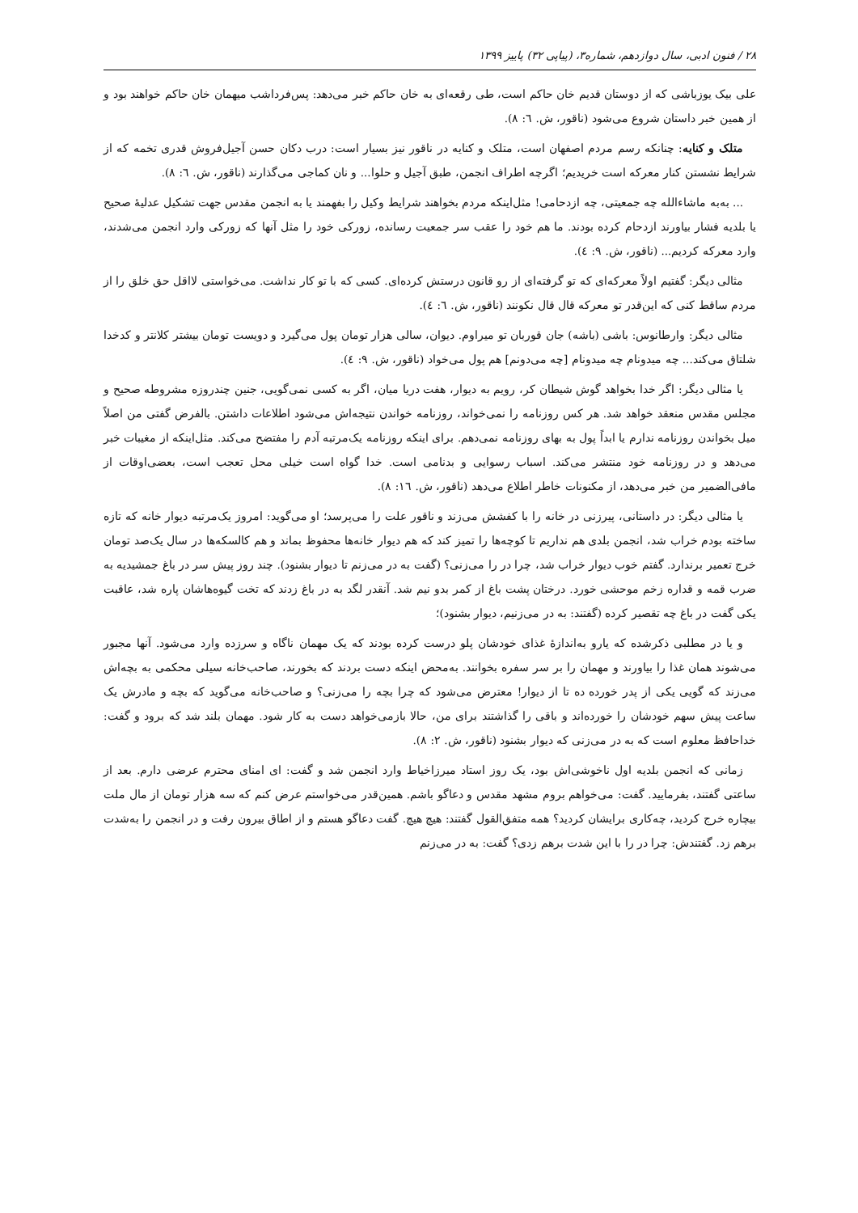۲۸ / فنون ادبی، سال دوازدهم، شماره۳، (پیاپی ۳۲) پاییز ۱۳۹۹
علی بیک یوزباشی که از دوستان قدیم خان حاکم است، طی رقعه‌ای به خان حاکم خبر می‌دهد: پس‌فرداشب میهمان خان حاکم خواهند بود و از همین خبر داستان شروع می‌شود (ناقور، ش. ٦: ٨).
متلک و کنایه: چنانکه رسم مردم اصفهان است، متلک و کنایه در ناقور نیز بسیار است: درب دکان حسن آجیل‌فروش قدری تخمه که از شرایط نشستن کنار معرکه است خریدیم؛ اگرچه اطراف انجمن، طبق آجیل و حلوا... و نان کماجی می‌گذارند (ناقور، ش. ٦: ٨).
... به‌به ماشاءالله چه جمعیتی، چه ازدحامی! مثل‌اینکه مردم بخواهند شرایط وکیل را بفهمند یا به انجمن مقدس جهت تشکیل عدلیهٔ صحیح یا بلدیه فشار بیاورند ازدحام کرده بودند. ما هم خود را عقب سر جمعیت رسانده، زورکی خود را مثل آنها که زورکی وارد انجمن می‌شدند، وارد معرکه کردیم... (ناقور، ش. ٩: ٤).
مثالی دیگر: گفتیم اولاً معرکه‌ای که تو گرفته‌ای از رو قانون درستش کرده‌ای. کسی که با تو کار نداشت. می‌خواستی لااقل حق خلق را از مردم ساقط کنی که این‌قدر تو معرکه قال قال نکونند (ناقور، ش. ٦: ٤).
مثالی دیگر: وارطانوس: باشی (باشه) جان قوربان تو میراوم. دیوان، سالی هزار تومان پول می‌گیرد و دویست تومان بیشتر کلانتر و کدخدا شلتاق می‌کند... چه میدونام چه میدونام [چه می‌دونم] هم پول می‌خواد (ناقور، ش. ٩: ٤).
یا مثالی دیگر: اگر خدا بخواهد گوش شیطان کر، رویم به دیوار، هفت دریا میان، اگر به کسی نمی‌گویی، جنین چندروزه مشروطه صحیح و مجلس مقدس منعقد خواهد شد. هر کس روزنامه را نمی‌خواند، روزنامه خواندن نتیجه‌اش می‌شود اطلاعات داشتن. بالفرض گفتی من اصلاً میل بخواندن روزنامه ندارم یا ابداً پول به بهای روزنامه نمی‌دهم. برای اینکه روزنامه یک‌مرتبه آدم را مفتضح می‌کند. مثل‌اینکه از مغیبات خبر می‌دهد و در روزنامه خود منتشر می‌کند. اسباب رسوایی و بدنامی است. خدا گواه است خیلی محل تعجب است، بعضی‌اوقات از مافی‌الضمیر من خبر می‌دهد، از مکنونات خاطر اطلاع می‌دهد (ناقور، ش. ١٦: ٨).
یا مثالی دیگر: در داستانی، پیرزنی در خانه را با کفشش می‌زند و ناقور علت را می‌پرسد؛ او می‌گوید: امروز یک‌مرتبه دیوار خانه که تازه ساخته بودم خراب شد، انجمن بلدی هم نداریم تا کوچه‌ها را تمیز کند که هم دیوار خانه‌ها محفوظ بماند و هم کالسکه‌ها در سال یک‌صد تومان خرج تعمیر برندارد. گفتم خوب دیوار خراب شد، چرا در را می‌زنی؟ (گفت به در می‌زنم تا دیوار بشنود). چند روز پیش سر در باغ جمشیدیه به ضرب قمه و قداره زخم موحشی خورد. درختان پشت باغ از کمر بدو نیم شد. آنقدر لگد به در باغ زدند که تخت گیوه‌هاشان پاره شد، عاقبت یکی گفت در باغ چه تقصیر کرده (گفتند: به در می‌زنیم، دیوار بشنود)؛
و یا در مطلبی ذکرشده که یارو به‌اندازهٔ غذای خودشان پلو درست کرده بودند که یک مهمان ناگاه و سرزده وارد می‌شود. آنها مجبور می‌شوند همان غذا را بیاورند و مهمان را بر سر سفره بخوانند. به‌محض اینکه دست بردند که بخورند، صاحب‌خانه سیلی محکمی به بچه‌اش می‌زند که گویی یکی از پدر خورده ده تا از دیوار! معترض می‌شود که چرا بچه را می‌زنی؟ و صاحب‌خانه می‌گوید که بچه و مادرش یک ساعت پیش سهم خودشان را خورده‌اند و باقی را گذاشتند برای من، حالا بازمی‌خواهد دست به کار شود. مهمان بلند شد که برود و گفت: خداحافظ معلوم است که به در می‌زنی که دیوار بشنود (ناقور، ش. ٢: ٨).
زمانی که انجمن بلدیه اول ناخوشی‌اش بود، یک روز استاد میرزاخیاط وارد انجمن شد و گفت: ای امنای محترم عرضی دارم. بعد از ساعتی گفتند، بفرمایید. گفت: می‌خواهم بروم مشهد مقدس و دعاگو باشم. همین‌قدر می‌خواستم عرض کنم که سه هزار تومان از مال ملت بیچاره خرج کردید، چه‌کاری برایشان کردید؟ همه متفق‌القول گفتند: هیچ هیچ. گفت دعاگو هستم و از اطاق بیرون رفت و در انجمن را به‌شدت برهم زد. گفتندش: چرا در را با این شدت برهم زدی؟ گفت: به در می‌زنم